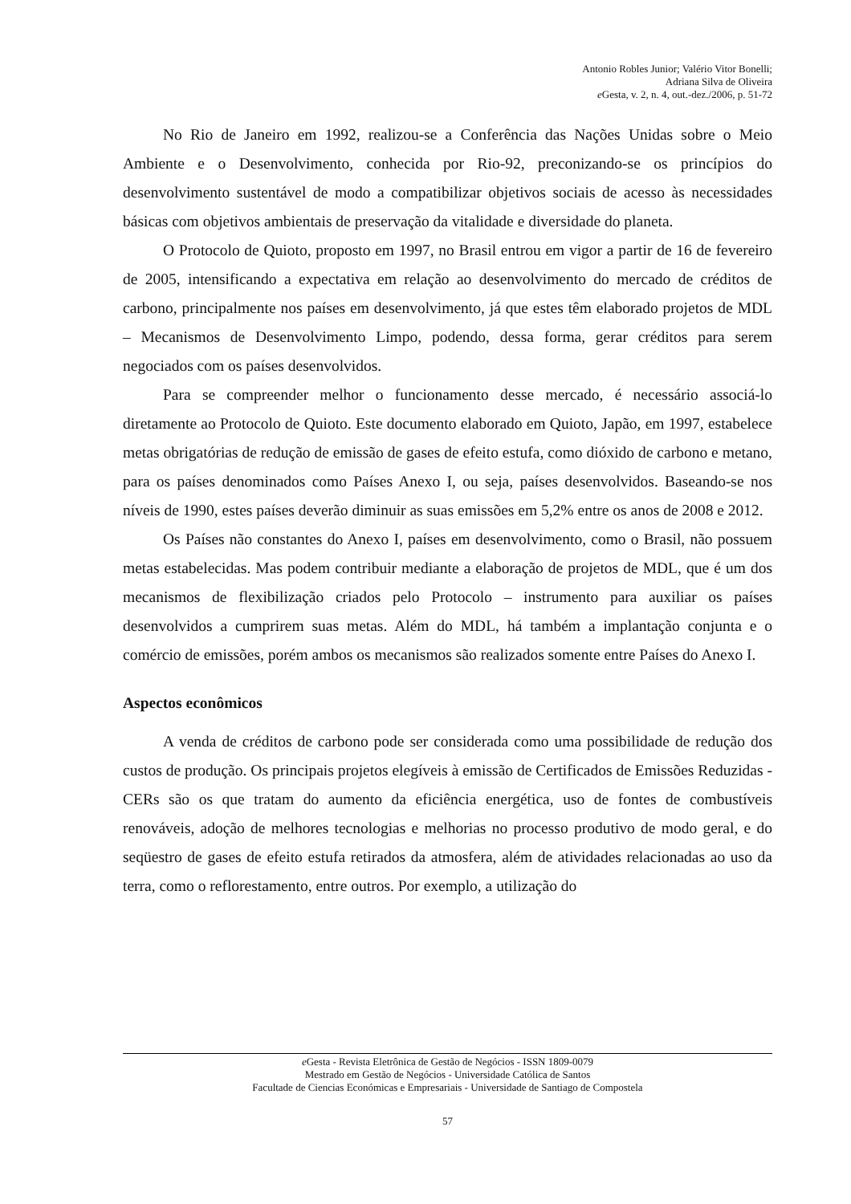Antonio Robles Junior; Valério Vitor Bonelli;
Adriana Silva de Oliveira
e Gesta, v. 2, n. 4, out.-dez./2006, p. 51-72
No Rio de Janeiro em 1992, realizou-se a Conferência das Nações Unidas sobre o Meio Ambiente e o Desenvolvimento, conhecida por Rio-92, preconizando-se os princípios do desenvolvimento sustentável de modo a compatibilizar objetivos sociais de acesso às necessidades básicas com objetivos ambientais de preservação da vitalidade e diversidade do planeta.
O Protocolo de Quioto, proposto em 1997, no Brasil entrou em vigor a partir de 16 de fevereiro de 2005, intensificando a expectativa em relação ao desenvolvimento do mercado de créditos de carbono, principalmente nos países em desenvolvimento, já que estes têm elaborado projetos de MDL – Mecanismos de Desenvolvimento Limpo, podendo, dessa forma, gerar créditos para serem negociados com os países desenvolvidos.
Para se compreender melhor o funcionamento desse mercado, é necessário associá-lo diretamente ao Protocolo de Quioto. Este documento elaborado em Quioto, Japão, em 1997, estabelece metas obrigatórias de redução de emissão de gases de efeito estufa, como dióxido de carbono e metano, para os países denominados como Países Anexo I, ou seja, países desenvolvidos. Baseando-se nos níveis de 1990, estes países deverão diminuir as suas emissões em 5,2% entre os anos de 2008 e 2012.
Os Países não constantes do Anexo I, países em desenvolvimento, como o Brasil, não possuem metas estabelecidas. Mas podem contribuir mediante a elaboração de projetos de MDL, que é um dos mecanismos de flexibilização criados pelo Protocolo – instrumento para auxiliar os países desenvolvidos a cumprirem suas metas. Além do MDL, há também a implantação conjunta e o comércio de emissões, porém ambos os mecanismos são realizados somente entre Países do Anexo I.
Aspectos econômicos
A venda de créditos de carbono pode ser considerada como uma possibilidade de redução dos custos de produção. Os principais projetos elegíveis à emissão de Certificados de Emissões Reduzidas - CERs são os que tratam do aumento da eficiência energética, uso de fontes de combustíveis renováveis, adoção de melhores tecnologias e melhorias no processo produtivo de modo geral, e do seqüestro de gases de efeito estufa retirados da atmosfera, além de atividades relacionadas ao uso da terra, como o reflorestamento, entre outros. Por exemplo, a utilização do
e Gesta - Revista Eletrônica de Gestão de Negócios - ISSN 1809-0079
Mestrado em Gestão de Negócios - Universidade Católica de Santos
Facultade de Ciencias Económicas e Empresariais - Universidade de Santiago de Compostela
57